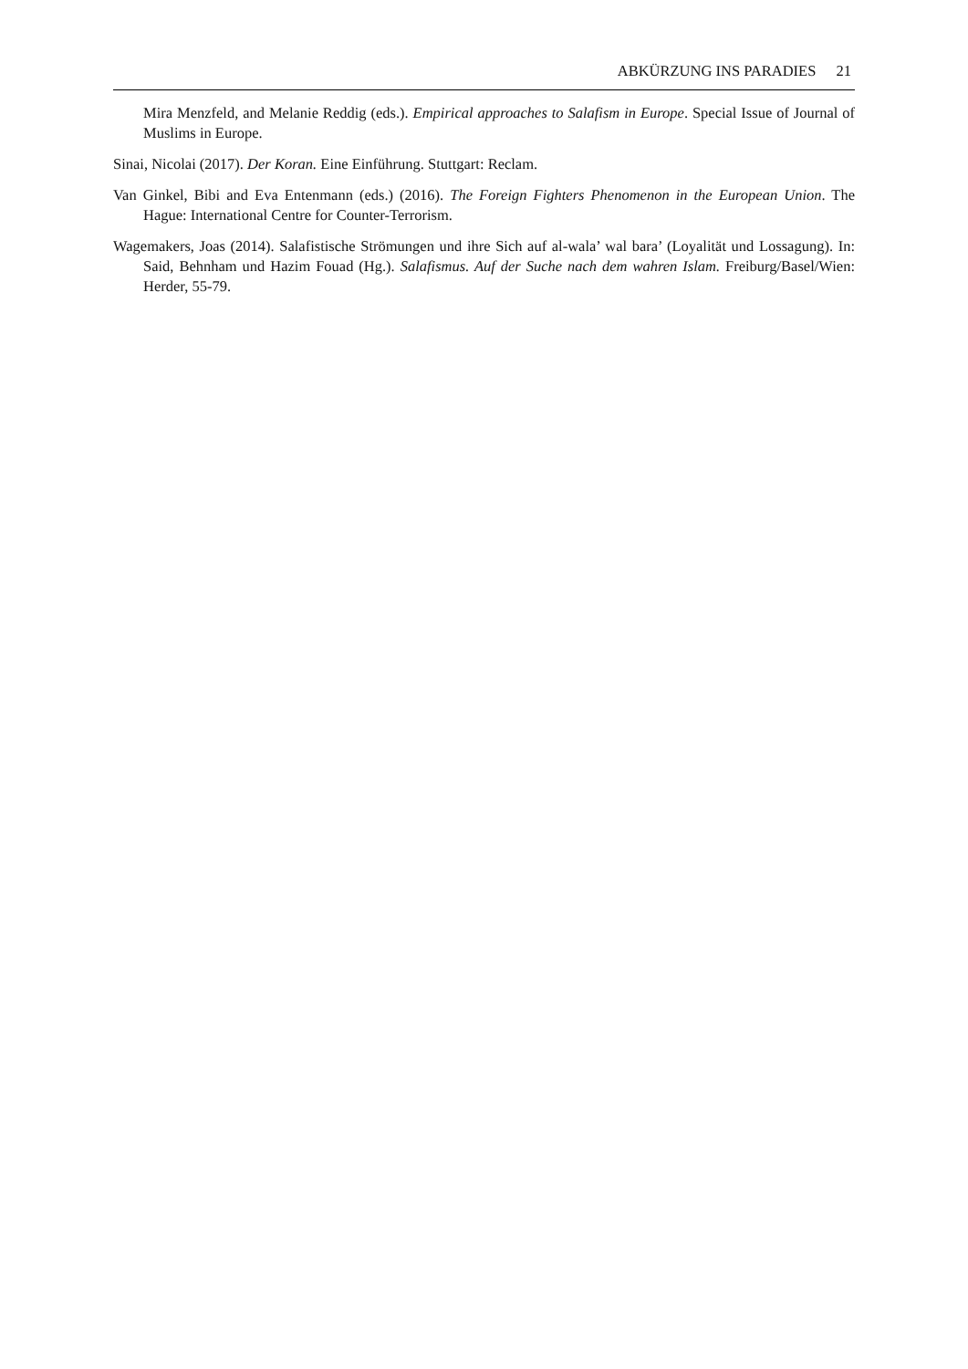ABKÜRZUNG INS PARADIES 21
Mira Menzfeld, and Melanie Reddig (eds.). Empirical approaches to Salafism in Europe. Special Issue of Journal of Muslims in Europe.
Sinai, Nicolai (2017). Der Koran. Eine Einführung. Stuttgart: Reclam.
Van Ginkel, Bibi and Eva Entenmann (eds.) (2016). The Foreign Fighters Phenomenon in the European Union. The Hague: International Centre for Counter-Terrorism.
Wagemakers, Joas (2014). Salafistische Strömungen und ihre Sich auf al-wala’ wal bara’ (Loyalität und Lossagung). In: Said, Behnham und Hazim Fouad (Hg.). Salafismus. Auf der Suche nach dem wahren Islam. Freiburg/Basel/Wien: Herder, 55-79.